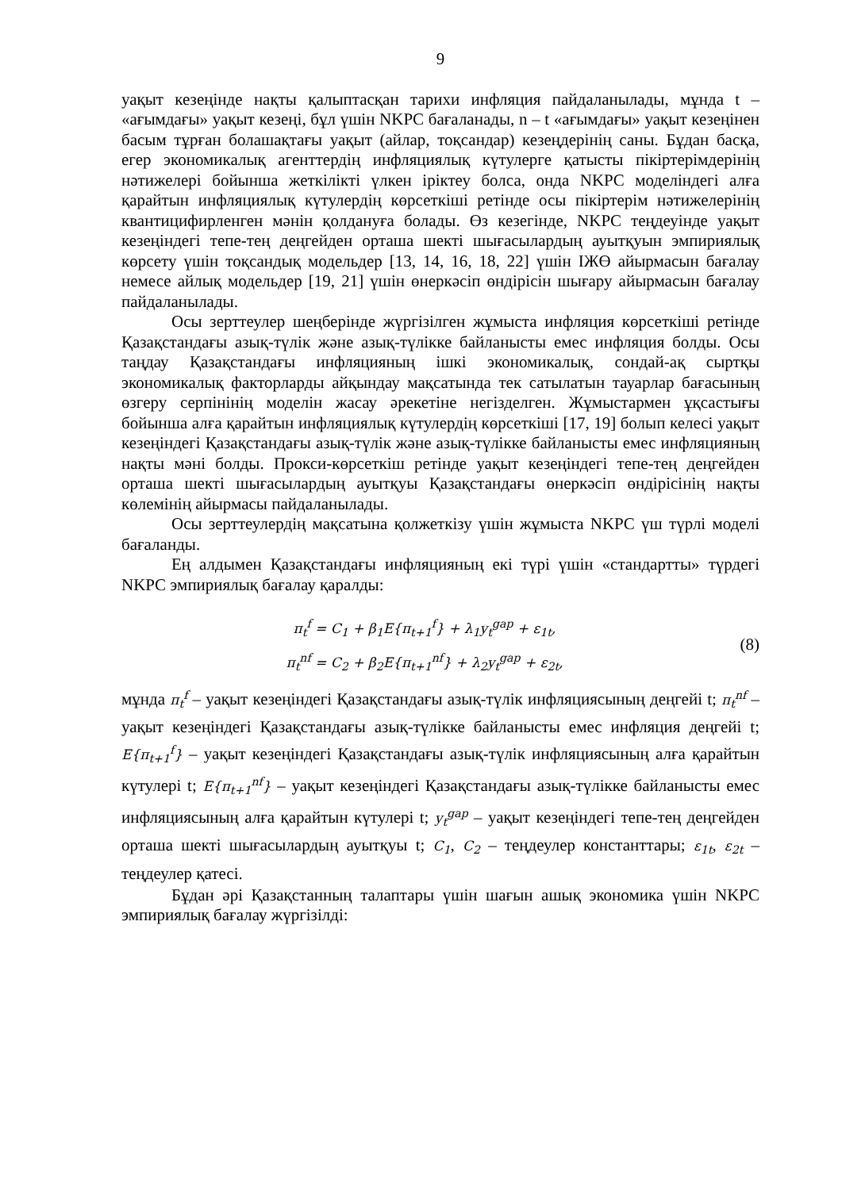9
уақыт кезеңінде нақты қалыптасқан тарихи инфляция пайдаланылады, мұнда t – «ағымдағы» уақыт кезеңі, бұл үшін NKPC бағаланады, n – t «ағымдағы» уақыт кезеңінен басым тұрған болашақтағы уақыт (айлар, тоқсандар) кезеңдерінің саны. Бұдан басқа, егер экономикалық агенттердің инфляциялық күтулерге қатысты пікіртерімдерінің нәтижелері бойынша жеткілікті үлкен іріктеу болса, онда NKPC моделіндегі алға қарайтын инфляциялық күтулердің көрсеткіші ретінде осы пікіртерім нәтижелерінің квантицифирленген мәнін қолдануға болады. Өз кезегінде, NKPC теңдеуінде уақыт кезеңіндегі тепе-тең деңгейден орташа шекті шығасылардың ауытқуын эмпириялық көрсету үшін тоқсандық модельдер [13, 14, 16, 18, 22] үшін ІЖӨ айырмасын бағалау немесе айлық модельдер [19, 21] үшін өнеркәсіп өндірісін шығару айырмасын бағалау пайдаланылады.
Осы зерттеулер шеңберінде жүргізілген жұмыста инфляция көрсеткіші ретінде Қазақстандағы азық-түлік және азық-түлікке байланысты емес инфляция болды. Осы таңдау Қазақстандағы инфляцияның ішкі экономикалық, сондай-ақ сыртқы экономикалық факторларды айқындау мақсатында тек сатылатын тауарлар бағасының өзгеру серпінінің моделін жасау әрекетіне негізделген. Жұмыстармен ұқсастығы бойынша алға қарайтын инфляциялық күтулердің көрсеткіші [17, 19] болып келесі уақыт кезеңіндегі Қазақстандағы азық-түлік және азық-түлікке байланысты емес инфляцияның нақты мәні болды. Прокси-көрсеткіш ретінде уақыт кезеңіндегі тепе-тең деңгейден орташа шекті шығасылардың ауытқуы Қазақстандағы өнеркәсіп өндірісінің нақты көлемінің айырмасы пайдаланылады.
Осы зерттеулердің мақсатына қолжеткізу үшін жұмыста NKPC үш түрлі моделі бағаланды.
Ең алдымен Қазақстандағы инфляцияның екі түрі үшін «стандартты» түрдегі NKPC эмпириялық бағалау қаралды:
π<sub>t</sub><sup>f</sup> = C<sub>1</sub> + β<sub>1</sub>E{π<sub>t+1</sub><sup>f</sup>} + λ<sub>1</sub>y<sub>t</sub><sup>gap</sup> + ε<sub>1t</sub>,
π<sub>t</sub><sup>nf</sup> = C<sub>2</sub> + β<sub>2</sub>E{π<sub>t+1</sub><sup>nf</sup>} + λ<sub>2</sub>y<sub>t</sub><sup>gap</sup> + ε<sub>2t</sub>,
(8)
мұнда π<sub>t</sub><sup>f</sup> – уақыт кезеңіндегі Қазақстандағы азық-түлік инфляциясының деңгейі t; π<sub>t</sub><sup>nf</sup> – уақыт кезеңіндегі Қазақстандағы азық-түлікке байланысты емес инфляция деңгейі t; E{π<sub>t+1</sub><sup>f</sup>} – уақыт кезеңіндегі Қазақстандағы азық-түлік инфляциясының алға қарайтын күтулері t; E{π<sub>t+1</sub><sup>nf</sup>} – уақыт кезеңіндегі Қазақстандағы азық-түлікке байланысты емес инфляциясының алға қарайтын күтулері t; y<sub>t</sub><sup>gap</sup> – уақыт кезеңіндегі тепе-тең деңгейден орташа шекті шығасылардың ауытқуы t; C<sub>1</sub>, C<sub>2</sub> – теңдеулер константтары; ε<sub>1t</sub>, ε<sub>2t</sub> – теңдеулер қатесі.
Бұдан әрі Қазақстанның талаптары үшін шағын ашық экономика үшін NKPC эмпириялық бағалау жүргізілді: